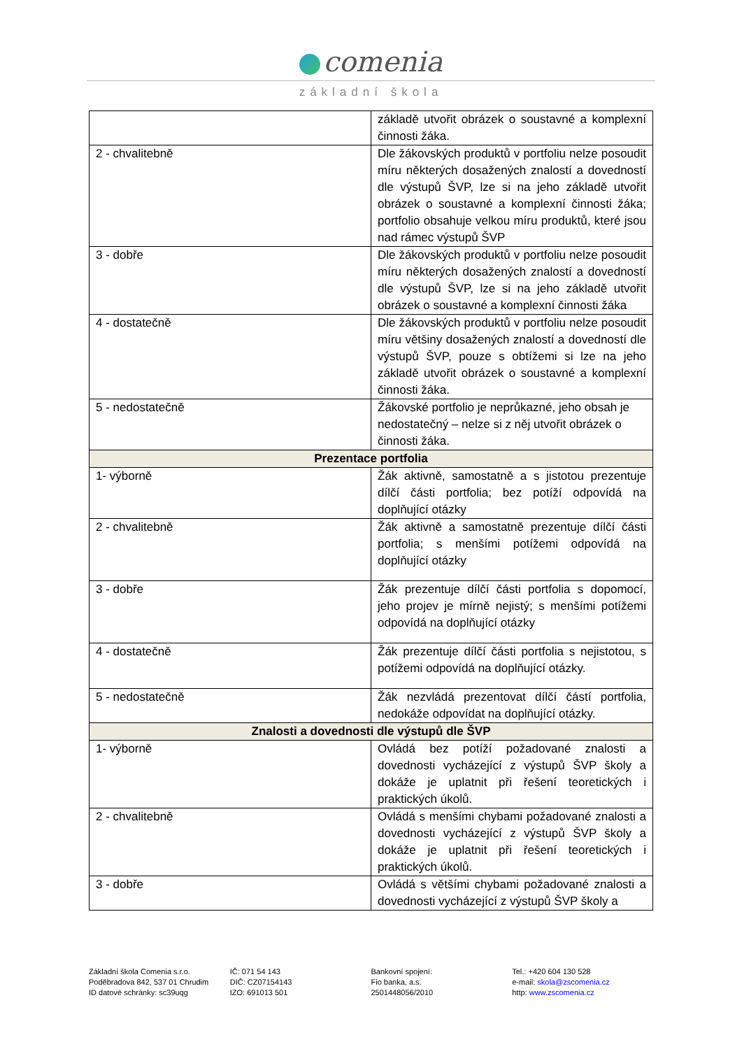comenia
základní škola
| | základě utvořit obrázek o soustavné a komplexní činnosti žáka. |
| 2 - chvalitebně | Dle žákovských produktů v portfoliu nelze posoudit míru některých dosažených znalostí a dovedností dle výstupů ŠVP, lze si na jeho základě utvořit obrázek o soustavné a komplexní činnosti žáka; portfolio obsahuje velkou míru produktů, které jsou nad rámec výstupů ŠVP |
| 3 - dobře | Dle žákovských produktů v portfoliu nelze posoudit míru některých dosažených znalostí a dovedností dle výstupů ŠVP, lze si na jeho základě utvořit obrázek o soustavné a komplexní činnosti žáka |
| 4 - dostatečně | Dle žákovských produktů v portfoliu nelze posoudit míru většiny dosažených znalostí a dovedností dle výstupů ŠVP, pouze s obtížemi si lze na jeho základě utvořit obrázek o soustavné a komplexní činnosti žáka. |
| 5 - nedostatečně | Žákovské portfolio je neprůkazné, jeho obsah je nedostatečný – nelze si z něj utvořit obrázek o činnosti žáka. |
| Prezentace portfolia | |
| 1- výborně | Žák aktivně, samostatně a s jistotou prezentuje dílčí části portfolia; bez potíží odpovídá na doplňující otázky |
| 2 - chvalitebně | Žák aktivně a samostatně prezentuje dílčí části portfolia; s menšími potížemi odpovídá na doplňující otázky |
| 3 - dobře | Žák prezentuje dílčí části portfolia s dopomocí, jeho projev je mírně nejistý; s menšími potížemi odpovídá na doplňující otázky |
| 4 - dostatečně | Žák prezentuje dílčí části portfolia s nejistotou, s potížemi odpovídá na doplňující otázky. |
| 5 - nedostatečně | Žák nezvládá prezentovat dílčí částí portfolia, nedokáže odpovídat na doplňující otázky. |
| Znalosti a dovednosti dle výstupů dle ŠVP | |
| 1- výborně | Ovládá bez potíží požadované znalosti a dovednosti vycházející z výstupů ŠVP školy a dokáže je uplatnit při řešení teoretických i praktických úkolů. |
| 2 - chvalitebně | Ovládá s menšími chybami požadované znalosti a dovednosti vycházející z výstupů ŠVP školy a dokáže je uplatnit při řešení teoretických i praktických úkolů. |
| 3 - dobře | Ovládá s většími chybami požadované znalosti a dovednosti vycházející z výstupů ŠVP školy a |
Základní škola Comenia s.r.o.
Poděbradova 842, 537 01 Chrudim
ID datové schránky: sc39uqg
IČ: 071 54 143
DIČ: CZ07154143
IZO: 691013 501
Bankovní spojení:
Fio banka, a.s.
2501448056/2010
Tel.: +420 604 130 528
e-mail: skola@zscomenia.cz
http: www.zscomenia.cz